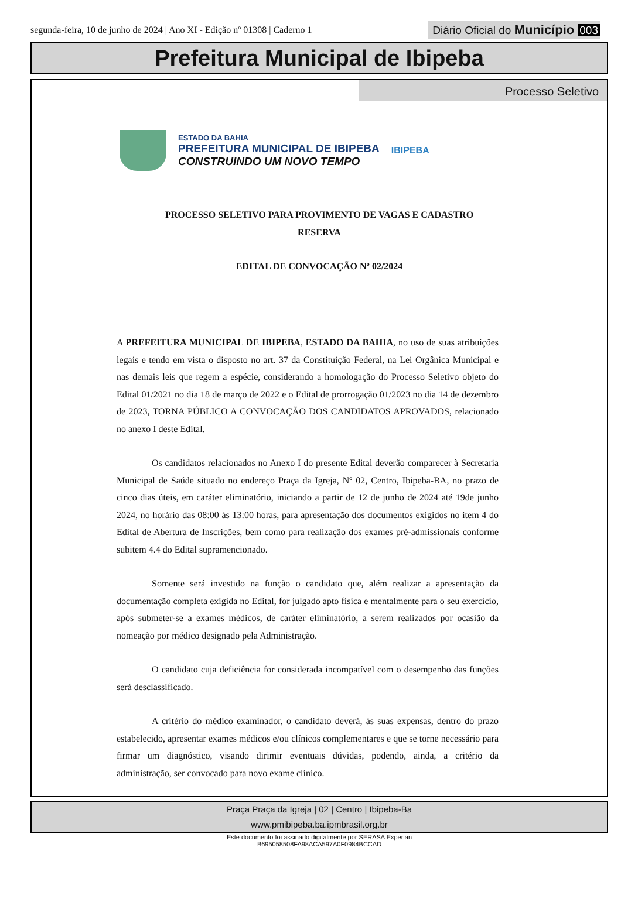segunda-feira, 10 de junho de 2024 | Ano XI - Edição nº 01308 | Caderno 1
Diário Oficial do Município 003
Prefeitura Municipal de Ibipeba
Processo Seletivo
ESTADO DA BAHIA
PREFEITURA MUNICIPAL DE IBIPEBA
CONSTRUINDO UM NOVO TEMPO
IBIPEBA
PROCESSO SELETIVO PARA PROVIMENTO DE VAGAS E CADASTRO
RESERVA
EDITAL DE CONVOCAÇÃO Nº 02/2024
A PREFEITURA MUNICIPAL DE IBIPEBA, ESTADO DA BAHIA, no uso de suas atribuições legais e tendo em vista o disposto no art. 37 da Constituição Federal, na Lei Orgânica Municipal e nas demais leis que regem a espécie, considerando a homologação do Processo Seletivo objeto do Edital 01/2021 no dia 18 de março de 2022 e o Edital de prorrogação 01/2023 no dia 14 de dezembro de 2023, TORNA PÚBLICO A CONVOCAÇÃO DOS CANDIDATOS APROVADOS, relacionado no anexo I deste Edital.
Os candidatos relacionados no Anexo I do presente Edital deverão comparecer à Secretaria Municipal de Saúde situado no endereço Praça da Igreja, Nº 02, Centro, Ibipeba-BA, no prazo de cinco dias úteis, em caráter eliminatório, iniciando a partir de 12 de junho de 2024 até 19de junho 2024, no horário das 08:00 às 13:00 horas, para apresentação dos documentos exigidos no item 4 do Edital de Abertura de Inscrições, bem como para realização dos exames pré-admissionais conforme subitem 4.4 do Edital supramencionado.
Somente será investido na função o candidato que, além realizar a apresentação da documentação completa exigida no Edital, for julgado apto física e mentalmente para o seu exercício, após submeter-se a exames médicos, de caráter eliminatório, a serem realizados por ocasião da nomeação por médico designado pela Administração.
O candidato cuja deficiência for considerada incompatível com o desempenho das funções será desclassificado.
A critério do médico examinador, o candidato deverá, às suas expensas, dentro do prazo estabelecido, apresentar exames médicos e/ou clínicos complementares e que se torne necessário para firmar um diagnóstico, visando dirimir eventuais dúvidas, podendo, ainda, a critério da administração, ser convocado para novo exame clínico.
Praça Praça da Igreja | 02 | Centro | Ibipeba-Ba
www.pmibipeba.ba.ipmbrasil.org.br
Este documento foi assinado digitalmente por SERASA Experian
B695058508FA98ACA597A0F0984BCCAD